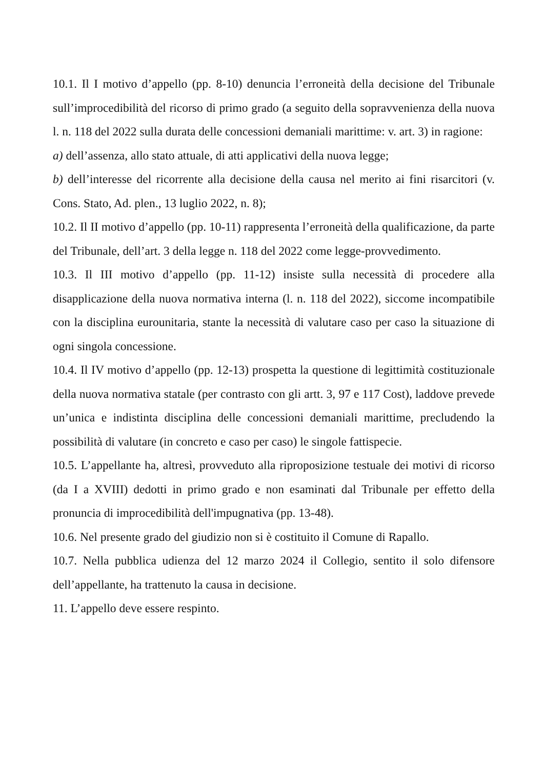10.1. Il I motivo d’appello (pp. 8-10) denuncia l’erroneità della decisione del Tribunale sull’improcedibilità del ricorso di primo grado (a seguito della sopravvenienza della nuova l. n. 118 del 2022 sulla durata delle concessioni demaniali marittime: v. art. 3) in ragione:
a) dell’assenza, allo stato attuale, di atti applicativi della nuova legge;
b) dell’interesse del ricorrente alla decisione della causa nel merito ai fini risarcitori (v. Cons. Stato, Ad. plen., 13 luglio 2022, n. 8);
10.2. Il II motivo d’appello (pp. 10-11) rappresenta l’erroneità della qualificazione, da parte del Tribunale, dell’art. 3 della legge n. 118 del 2022 come legge-provvedimento.
10.3. Il III motivo d’appello (pp. 11-12) insiste sulla necessità di procedere alla disapplicazione della nuova normativa interna (l. n. 118 del 2022), siccome incompatibile con la disciplina eurounitaria, stante la necessità di valutare caso per caso la situazione di ogni singola concessione.
10.4. Il IV motivo d’appello (pp. 12-13) prospetta la questione di legittimità costituzionale della nuova normativa statale (per contrasto con gli artt. 3, 97 e 117 Cost), laddove prevede un’unica e indistinta disciplina delle concessioni demaniali marittime, precludendo la possibilità di valutare (in concreto e caso per caso) le singole fattispecie.
10.5. L’appellante ha, altresì, provveduto alla riproposizione testuale dei motivi di ricorso (da I a XVIII) dedotti in primo grado e non esaminati dal Tribunale per effetto della pronuncia di improcedibilità dell'impugnativa (pp. 13-48).
10.6. Nel presente grado del giudizio non si è costituito il Comune di Rapallo.
10.7. Nella pubblica udienza del 12 marzo 2024 il Collegio, sentito il solo difensore dell’appellante, ha trattenuto la causa in decisione.
11. L’appello deve essere respinto.